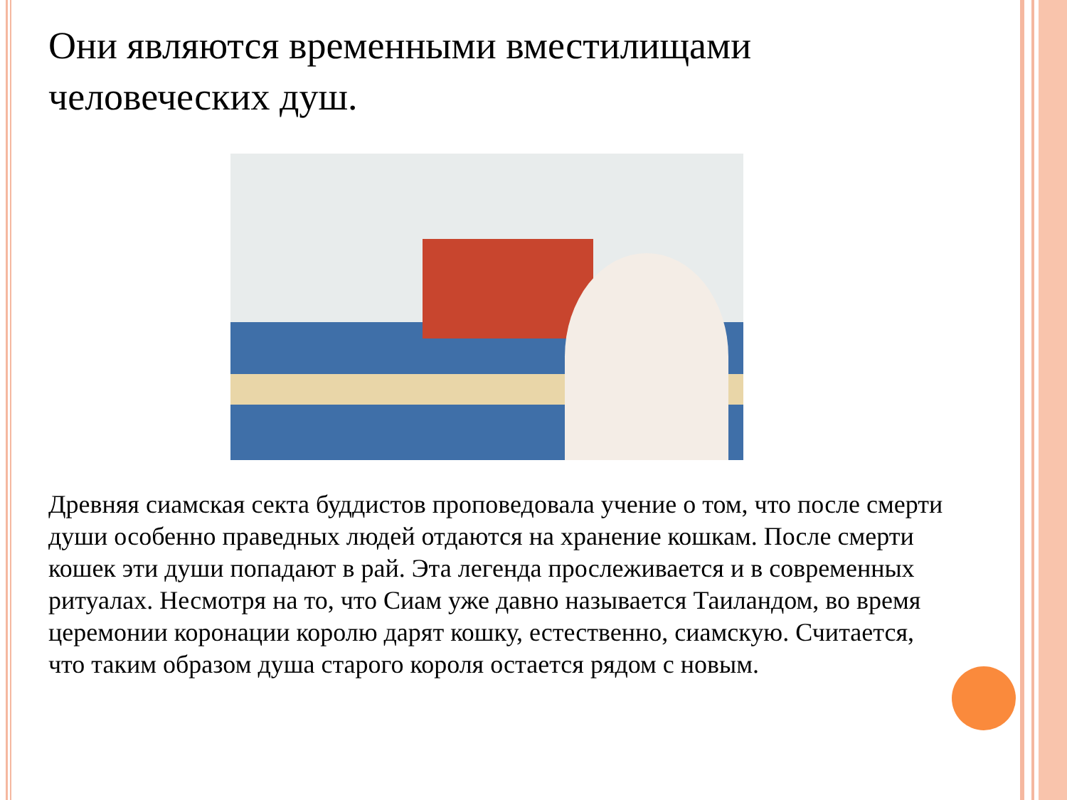Они являются временными вместилищами человеческих душ.
Древняя сиамская секта буддистов проповедовала учение о том, что после смерти души особенно праведных людей отдаются на хранение кошкам. После смерти кошек эти души попадают в рай. Эта легенда прослеживается и в современных ритуалах. Несмотря на то, что Сиам уже давно называется Таиландом, во время церемонии коронации королю дарят кошку, естественно, сиамскую. Считается, что таким образом душа старого короля остается рядом с новым.